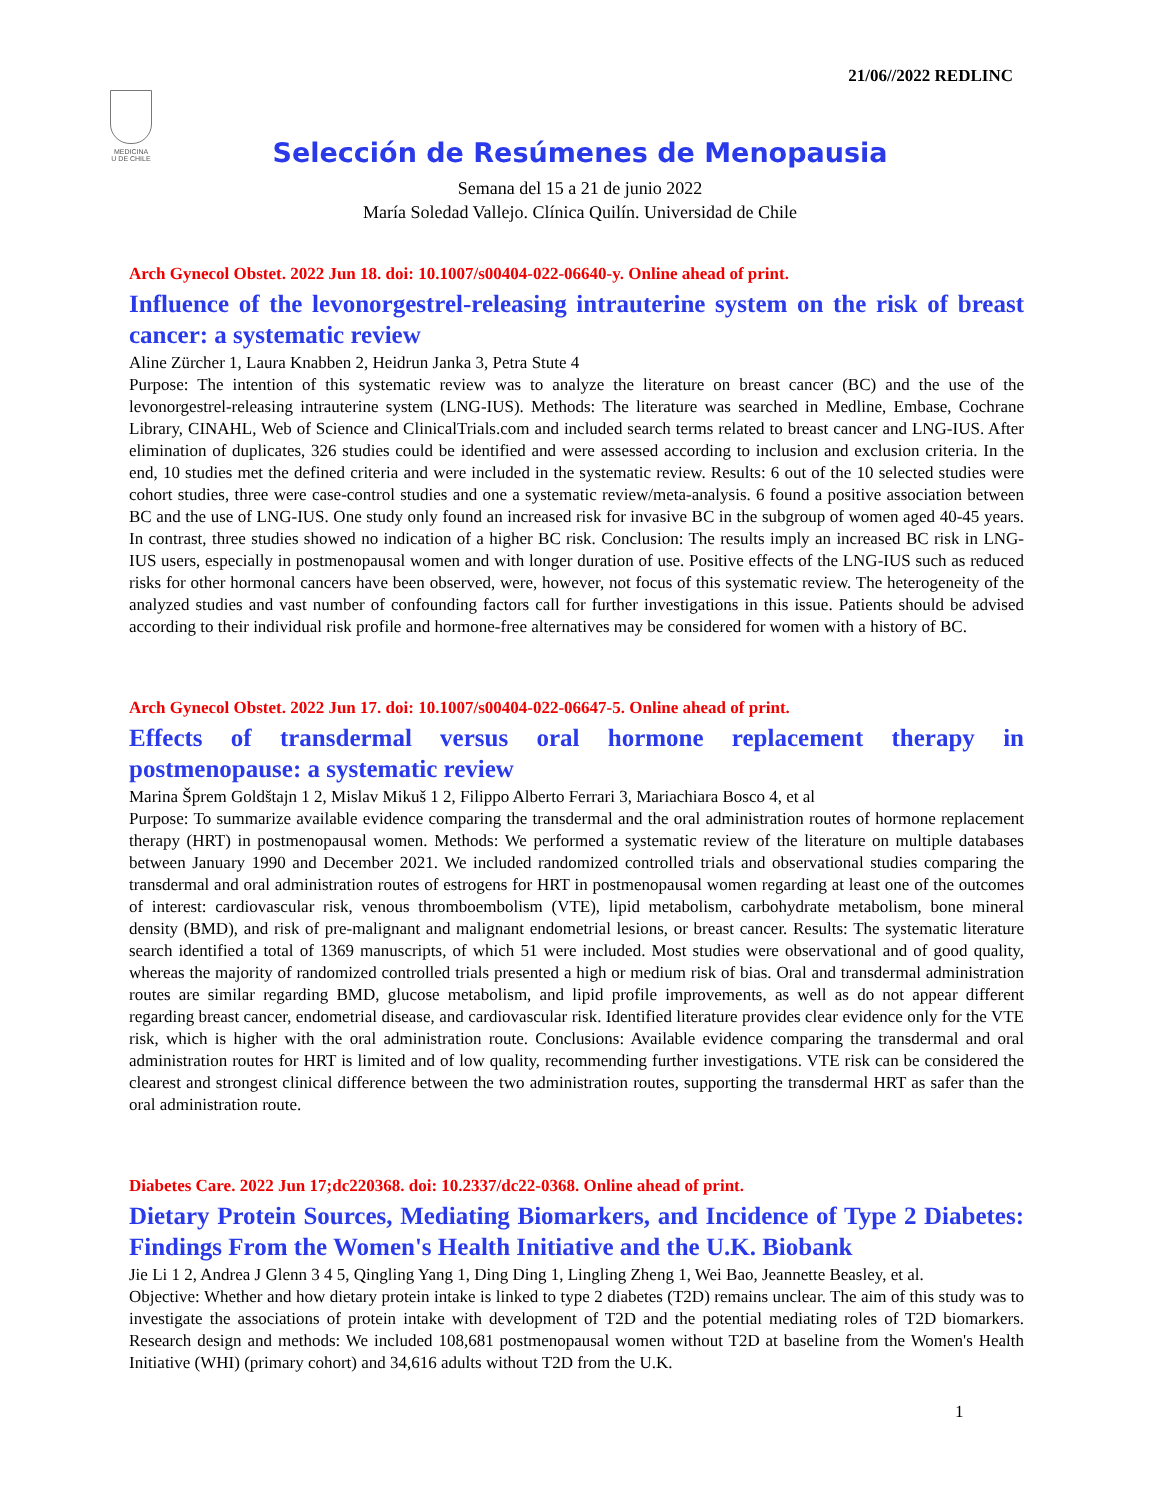21/06//2022 REDLINC
MEDICINA
U DE CHILE
Selección de Resúmenes de Menopausia
Semana del 15 a 21 de junio 2022
María Soledad Vallejo. Clínica Quilín. Universidad de Chile
Arch Gynecol Obstet. 2022 Jun 18. doi: 10.1007/s00404-022-06640-y. Online ahead of print.
Influence of the levonorgestrel-releasing intrauterine system on the risk of breast cancer: a systematic review
Aline Zürcher 1, Laura Knabben 2, Heidrun Janka 3, Petra Stute 4
Purpose: The intention of this systematic review was to analyze the literature on breast cancer (BC) and the use of the levonorgestrel-releasing intrauterine system (LNG-IUS). Methods: The literature was searched in Medline, Embase, Cochrane Library, CINAHL, Web of Science and ClinicalTrials.com and included search terms related to breast cancer and LNG-IUS. After elimination of duplicates, 326 studies could be identified and were assessed according to inclusion and exclusion criteria. In the end, 10 studies met the defined criteria and were included in the systematic review. Results: 6 out of the 10 selected studies were cohort studies, three were case-control studies and one a systematic review/meta-analysis. 6 found a positive association between BC and the use of LNG-IUS. One study only found an increased risk for invasive BC in the subgroup of women aged 40-45 years. In contrast, three studies showed no indication of a higher BC risk. Conclusion: The results imply an increased BC risk in LNG-IUS users, especially in postmenopausal women and with longer duration of use. Positive effects of the LNG-IUS such as reduced risks for other hormonal cancers have been observed, were, however, not focus of this systematic review. The heterogeneity of the analyzed studies and vast number of confounding factors call for further investigations in this issue. Patients should be advised according to their individual risk profile and hormone-free alternatives may be considered for women with a history of BC.
Arch Gynecol Obstet. 2022 Jun 17. doi: 10.1007/s00404-022-06647-5. Online ahead of print.
Effects of transdermal versus oral hormone replacement therapy in postmenopause: a systematic review
Marina Šprem Goldštajn 1 2, Mislav Mikuš 1 2, Filippo Alberto Ferrari 3, Mariachiara Bosco 4, et al
Purpose: To summarize available evidence comparing the transdermal and the oral administration routes of hormone replacement therapy (HRT) in postmenopausal women. Methods: We performed a systematic review of the literature on multiple databases between January 1990 and December 2021. We included randomized controlled trials and observational studies comparing the transdermal and oral administration routes of estrogens for HRT in postmenopausal women regarding at least one of the outcomes of interest: cardiovascular risk, venous thromboembolism (VTE), lipid metabolism, carbohydrate metabolism, bone mineral density (BMD), and risk of pre-malignant and malignant endometrial lesions, or breast cancer. Results: The systematic literature search identified a total of 1369 manuscripts, of which 51 were included. Most studies were observational and of good quality, whereas the majority of randomized controlled trials presented a high or medium risk of bias. Oral and transdermal administration routes are similar regarding BMD, glucose metabolism, and lipid profile improvements, as well as do not appear different regarding breast cancer, endometrial disease, and cardiovascular risk. Identified literature provides clear evidence only for the VTE risk, which is higher with the oral administration route. Conclusions: Available evidence comparing the transdermal and oral administration routes for HRT is limited and of low quality, recommending further investigations. VTE risk can be considered the clearest and strongest clinical difference between the two administration routes, supporting the transdermal HRT as safer than the oral administration route.
Diabetes Care. 2022 Jun 17;dc220368. doi: 10.2337/dc22-0368. Online ahead of print.
Dietary Protein Sources, Mediating Biomarkers, and Incidence of Type 2 Diabetes: Findings From the Women's Health Initiative and the U.K. Biobank
Jie Li 1 2, Andrea J Glenn 3 4 5, Qingling Yang 1, Ding Ding 1, Lingling Zheng 1, Wei Bao, Jeannette Beasley, et al.
Objective: Whether and how dietary protein intake is linked to type 2 diabetes (T2D) remains unclear. The aim of this study was to investigate the associations of protein intake with development of T2D and the potential mediating roles of T2D biomarkers. Research design and methods: We included 108,681 postmenopausal women without T2D at baseline from the Women's Health Initiative (WHI) (primary cohort) and 34,616 adults without T2D from the U.K.
1